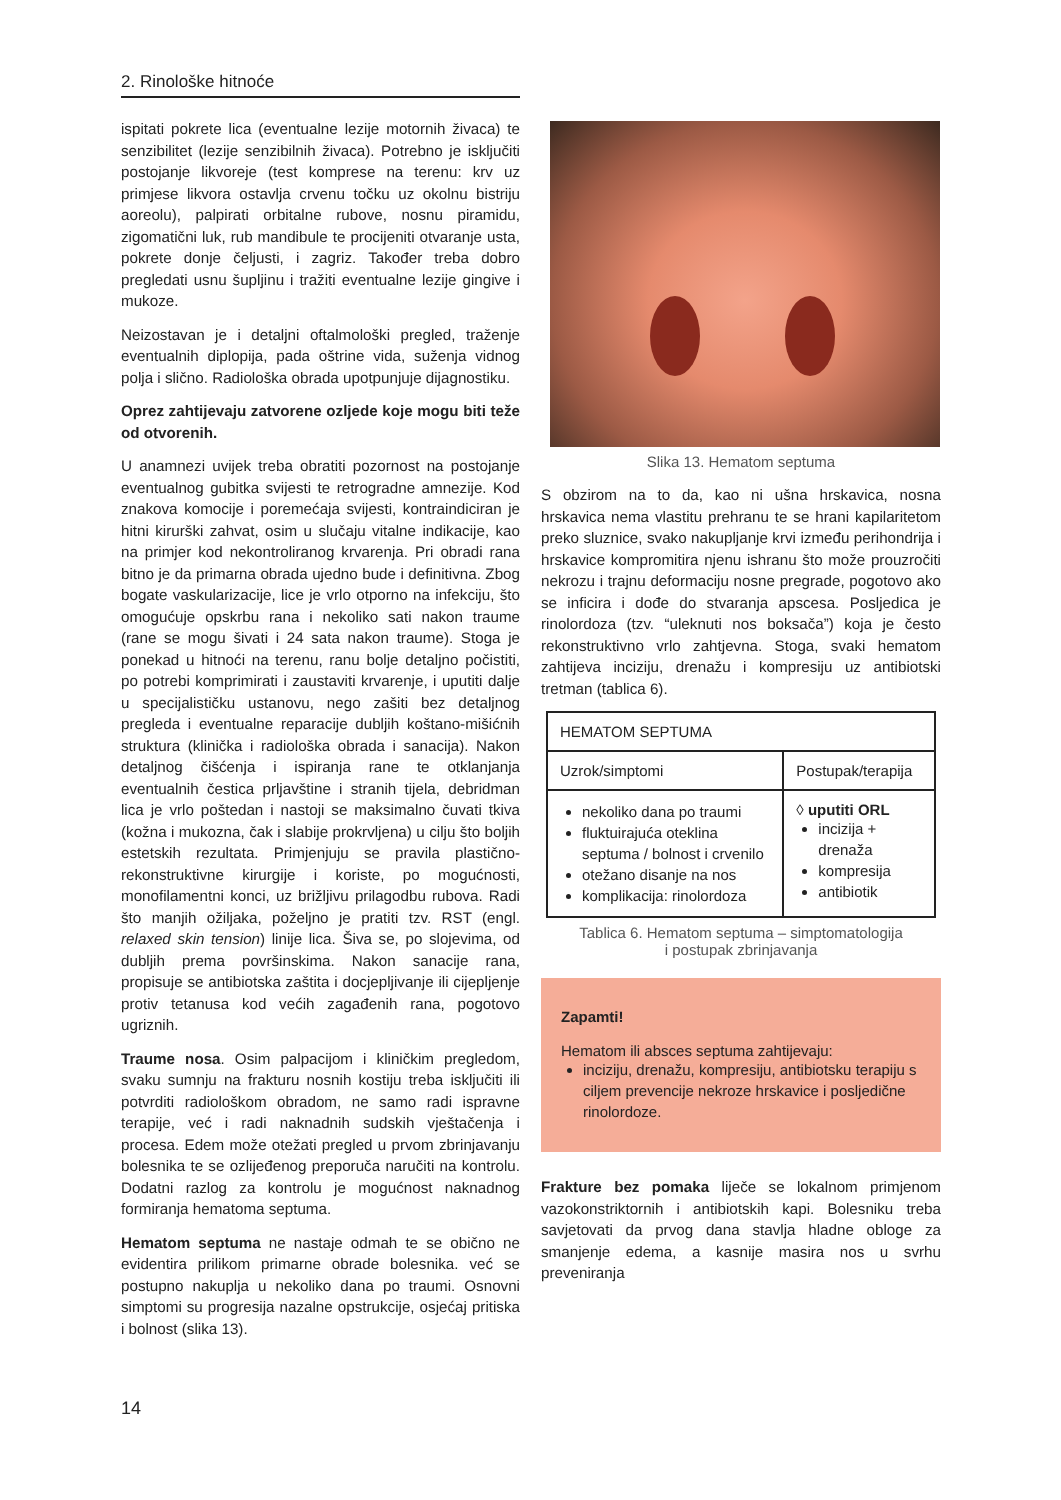2. Rinološke hitnoće
ispitati pokrete lica (eventualne lezije motornih živaca) te senzibilitet (lezije senzibilnih živaca). Potrebno je isključiti postojanje likvoreje (test komprese na terenu: krv uz primjese likvora ostavlja crvenu točku uz okolnu bistriju aoreolu), palpirati orbitalne rubove, nosnu piramidu, zigomatični luk, rub mandibule te procijeniti otvaranje usta, pokrete donje čeljusti, i zagriz. Također treba dobro pregledati usnu šupljinu i tražiti eventualne lezije gingive i mukoze.
Neizostavan je i detaljni oftalmološki pregled, traženje eventualnih diplopija, pada oštrine vida, suženja vidnog polja i slično. Radiološka obrada upotpunjuje dijagnostiku.
Oprez zahtijevaju zatvorene ozljede koje mogu biti teže od otvorenih.
U anamnezi uvijek treba obratiti pozornost na postojanje eventualnog gubitka svijesti te retrogradne amnezije. Kod znakova komocije i poremećaja svijesti, kontraindiciran je hitni kirurški zahvat, osim u slučaju vitalne indikacije, kao na primjer kod nekontroliranog krvarenja. Pri obradi rana bitno je da primarna obrada ujedno bude i definitivna. Zbog bogate vaskularizacije, lice je vrlo otporno na infekciju, što omogućuje opskrbu rana i nekoliko sati nakon traume (rane se mogu šivati i 24 sata nakon traume). Stoga je ponekad u hitnoći na terenu, ranu bolje detaljno počistiti, po potrebi komprimirati i zaustaviti krvarenje, i uputiti dalje u specijalističku ustanovu, nego zašiti bez detaljnog pregleda i eventualne reparacije dubljih koštano-mišićnih struktura (klinička i radiološka obrada i sanacija). Nakon detaljnog čišćenja i ispiranja rane te otklanjanja eventualnih čestica prljavštine i stranih tijela, debridman lica je vrlo poštedan i nastoji se maksimalno čuvati tkiva (kožna i mukozna, čak i slabije prokrvljena) u cilju što boljih estetskih rezultata. Primjenjuju se pravila plastično-rekonstruktivne kirurgije i koriste, po mogućnosti, monofilamentni konci, uz brižljivu prilagodbu rubova. Radi što manjih ožiljaka, poželjno je pratiti tzv. RST (engl. relaxed skin tension) linije lica. Šiva se, po slojevima, od dubljih prema površinskima. Nakon sanacije rana, propisuje se antibiotska zaštita i docjepljivanje ili cijepljenje protiv tetanusa kod većih zagađenih rana, pogotovo ugriznih.
Traume nosa. Osim palpacijom i kliničkim pregledom, svaku sumnju na frakturu nosnih kostiju treba isključiti ili potvrditi radiološkom obradom, ne samo radi ispravne terapije, već i radi naknadnih sudskih vještačenja i procesa. Edem može otežati pregled u prvom zbrinjavanju bolesnika te se ozlijeđenog preporuča naručiti na kontrolu. Dodatni razlog za kontrolu je mogućnost naknadnog formiranja hematoma septuma.
Hematom septuma ne nastaje odmah te se obično ne evidentira prilikom primarne obrade bolesnika. već se postupno nakuplja u nekoliko dana po traumi. Osnovni simptomi su progresija nazalne opstrukcije, osjećaj pritiska i bolnost (slika 13).
Slika 13. Hematom septuma
S obzirom na to da, kao ni ušna hrskavica, nosna hrskavica nema vlastitu prehranu te se hrani kapilaritetom preko sluznice, svako nakupljanje krvi između perihondrija i hrskavice kompromitira njenu ishranu što može prouzročiti nekrozu i trajnu deformaciju nosne pregrade, pogotovo ako se inficira i dođe do stvaranja apscesa. Posljedica je rinolordoza (tzv. “uleknuti nos boksača”) koja je često rekonstruktivno vrlo zahtjevna. Stoga, svaki hematom zahtijeva inciziju, drenažu i kompresiju uz antibiotski tretman (tablica 6).
| HEMATOM SEPTUMA | |
| Uzrok/simptomi | Postupak/terapija |
| nekoliko dana po traumi fluktuirajuća oteklina septuma / bolnost i crvenilo otežano disanje na nos komplikacija: rinolordoza | ◊ uputiti ORL incizija + drenaža kompresija antibiotik |
Tablica 6. Hematom septuma – simptomatologija
i postupak zbrinjavanja
Zapamti!
Hematom ili absces septuma zahtijevaju:
inciziju, drenažu, kompresiju, antibiotsku terapiju s ciljem prevencije nekroze hrskavice i posljedične rinolordoze.
Frakture bez pomaka liječe se lokalnom primjenom vazokonstriktornih i antibiotskih kapi. Bolesniku treba savjetovati da prvog dana stavlja hladne obloge za smanjenje edema, a kasnije masira nos u svrhu preveniranja
14